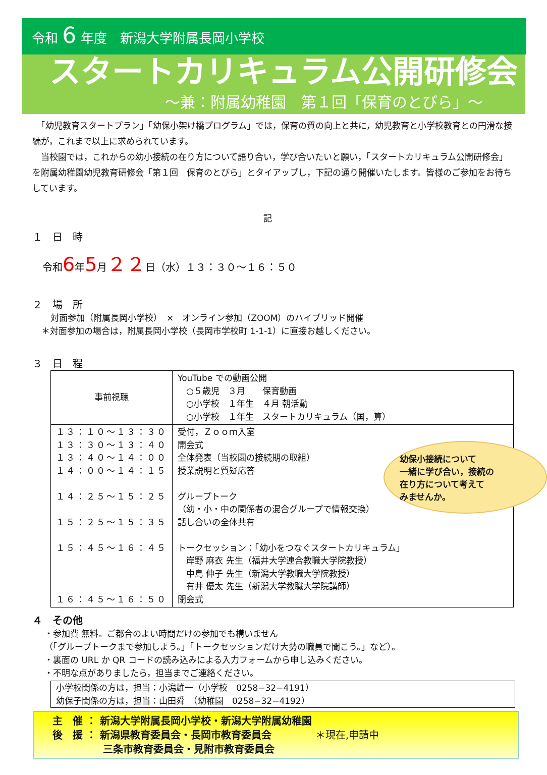令和 6 年度　新潟大学附属長岡小学校
スタートカリキュラム公開研修会
～兼：附属幼稚園　第１回「保育のとびら」～
　「幼児教育スタートプラン」「幼保小架け橋プログラム」では，保育の質の向上と共に，幼児教育と小学校教育との円滑な接続が，これまで以上に求められています。
　当校園では，これからの幼小接続の在り方について語り合い，学び合いたいと願い，「スタートカリキュラム公開研修会」を附属幼稚園幼児教育研修会「第１回　保育のとびら」とタイアップし，下記の通り開催いたします。皆様のご参加をお待ちしています。
記
１　日　時
令和6年5月２２日（水）１３：３０～１６：５０
幼保小接続について
一緒に学び合い，接続の
在り方について考えて
みませんか。
２　場　所
対面参加（附属長岡小学校）　×　オンライン参加（ZOOM）のハイブリッド開催
＊対面参加の場合は，附属長岡小学校（長岡市学校町 1-1-1）に直接お越しください。
３　日　程
| 事前視聴 | YouTube での動画公開 ○５歳児 ３月 保育動画 ○小学校 １年生 ４月 朝活動 ○小学校 １年生 スタートカリキュラム（国，算） |
| １３：１０～１３：３０ １３：３０～１３：４０ １３：４０～１４：００ １４：００～１４：１５ １４：２５～１５：２５ １５：２５～１５：３５ １５：４５～１６：４５ １６：４５～１６：５０ | 受付，Ｚｏｏｍ入室 開会式 全体発表（当校園の接続期の取組） 授業説明と質疑応答 グループトーク （幼・小・中の関係者の混合グループで情報交換） 話し合いの全体共有 トークセッション：「幼小をつなぐスタートカリキュラム」 岸野 麻衣 先生（福井大学連合教職大学院教授） 中島 伸子 先生（新潟大学教職大学院教授） 有井 優太 先生（新潟大学教職大学院講師） 閉会式 |
４　その他
・参加費 無料。ご都合のよい時間だけの参加でも構いません
（「グループトークまで参加しよう。」「トークセッションだけ大勢の職員で聞こう。」など）。
・裏面の URL か QR コードの読み込みによる入力フォームから申し込みください。
・不明な点がありましたら，担当までご連絡ください。
小学校関係の方は，担当：小潟雄一（小学校　0258−32−4191）
幼保子関係の方は，担当：山田舜　（幼稚園　0258−32−4192）
主　催 ： 新潟大学附属長岡小学校・新潟大学附属幼稚園
後　援 ： 新潟県教育委員会・長岡市教育委員会
　　　　　三条市教育委員会・見附市教育委員会
＊現在,申請中